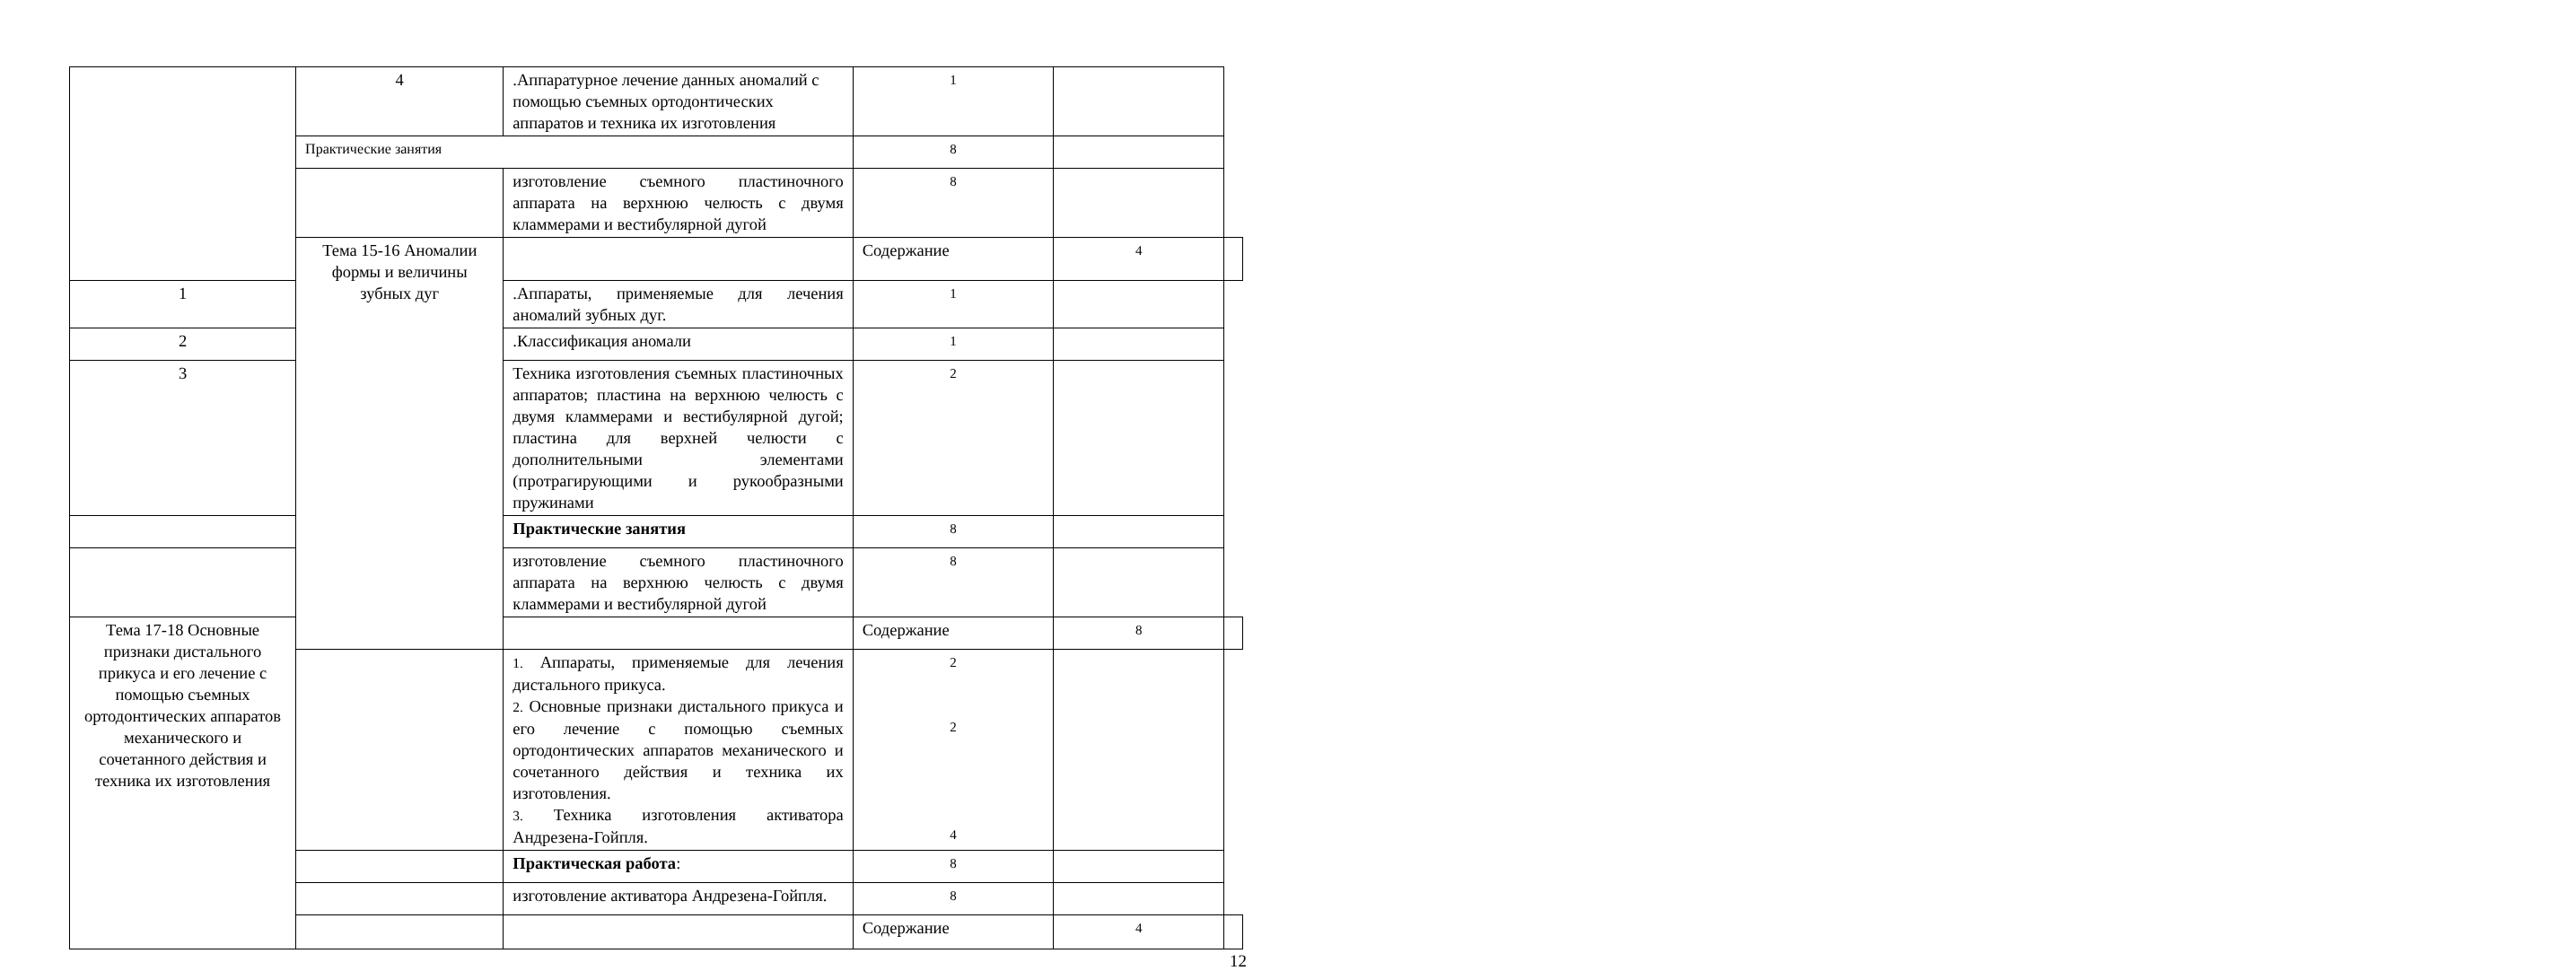| | 4 | .Аппаратурное лечение данных аномалий с помощью съемных ортодонтических аппаратов и техника их изготовления | 1 | | |
| | Практические занятия | | 8 | | |
| | | изготовление съемного пластиночного аппарата на верхнюю челюсть с двумя кламмерами и вестибулярной дугой | 8 | | |
| | Тема 15-16 Аномалии формы и величины зубных дуг | | Содержание | 4 | |
| 1 | | .Аппараты, применяемые для лечения аномалий зубных дуг. | 1 | | |
| 2 | | .Классификация аномали | 1 | | |
| 3 | | Техника изготовления съемных пластиночных аппаратов; пластина на верхнюю челюсть с двумя кламмерами и вестибулярной дугой; пластина для верхней челюсти с дополнительными элементами (протрагирующими и рукообразными пружинами | 2 | | |
| | | Практические занятия | 8 | | |
| | | изготовление съемного пластиночного аппарата на верхнюю челюсть с двумя кламмерами и вестибулярной дугой | 8 | | |
| Тема 17-18 Основные признаки дистального прикуса и его лечение с помощью съемных ортодонтических аппаратов механического и сочетанного действия и техника их изготовления | | | Содержание | 8 | |
| | | 1. Аппараты, применяемые для лечения дистального прикуса. 2. Основные признаки дистального прикуса и его лечение с помощью съемных ортодонтических аппаратов механического и сочетанного действия и техника их изготовления. 3. Техника изготовления активатора Андрезена-Гойпля. | 2 2 4 | | |
| | | Практическая работа : | 8 | | |
| | | изготовление активатора Андрезена-Гойпля. | 8 | | |
| | | | Содержание | 4 | |
12